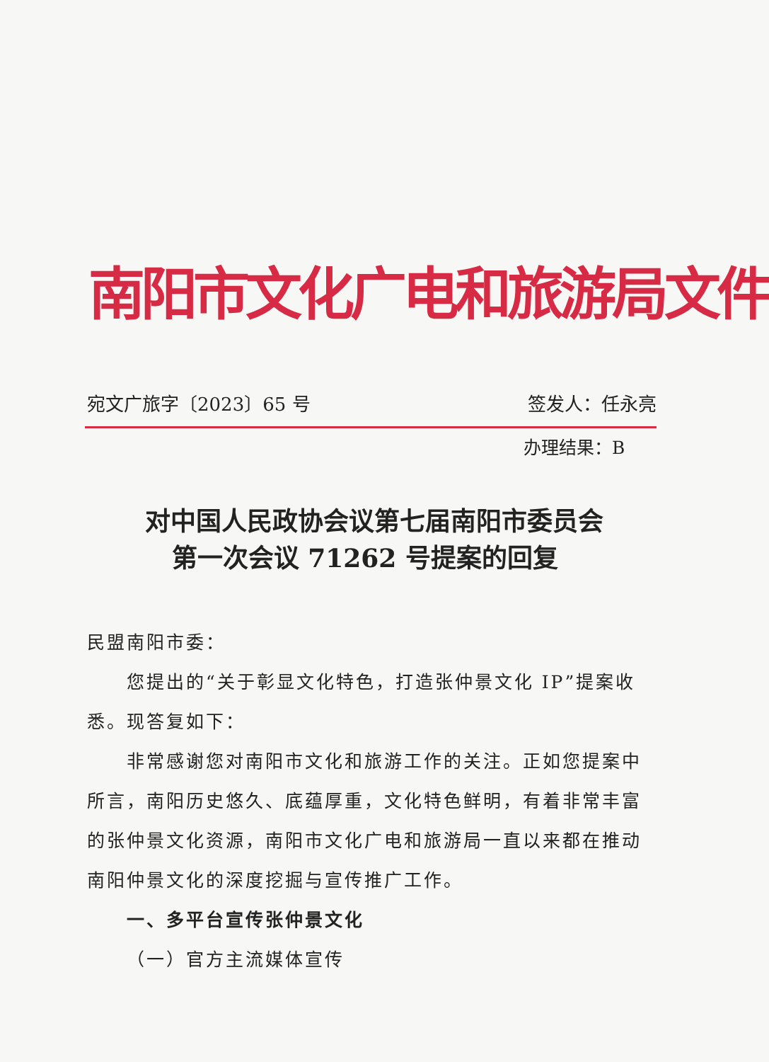南阳市文化广电和旅游局文件
宛文广旅字〔2023〕65 号 签发人：任永亮
办理结果：B
对中国人民政协会议第七届南阳市委员会
第一次会议 71262 号提案的回复
民盟南阳市委：
您提出的“关于彰显文化特色，打造张仲景文化 IP”提案收悉。现答复如下：
非常感谢您对南阳市文化和旅游工作的关注。正如您提案中所言，南阳历史悠久、底蕴厚重，文化特色鲜明，有着非常丰富的张仲景文化资源，南阳市文化广电和旅游局一直以来都在推动南阳仲景文化的深度挖掘与宣传推广工作。
一、多平台宣传张仲景文化
（一）官方主流媒体宣传